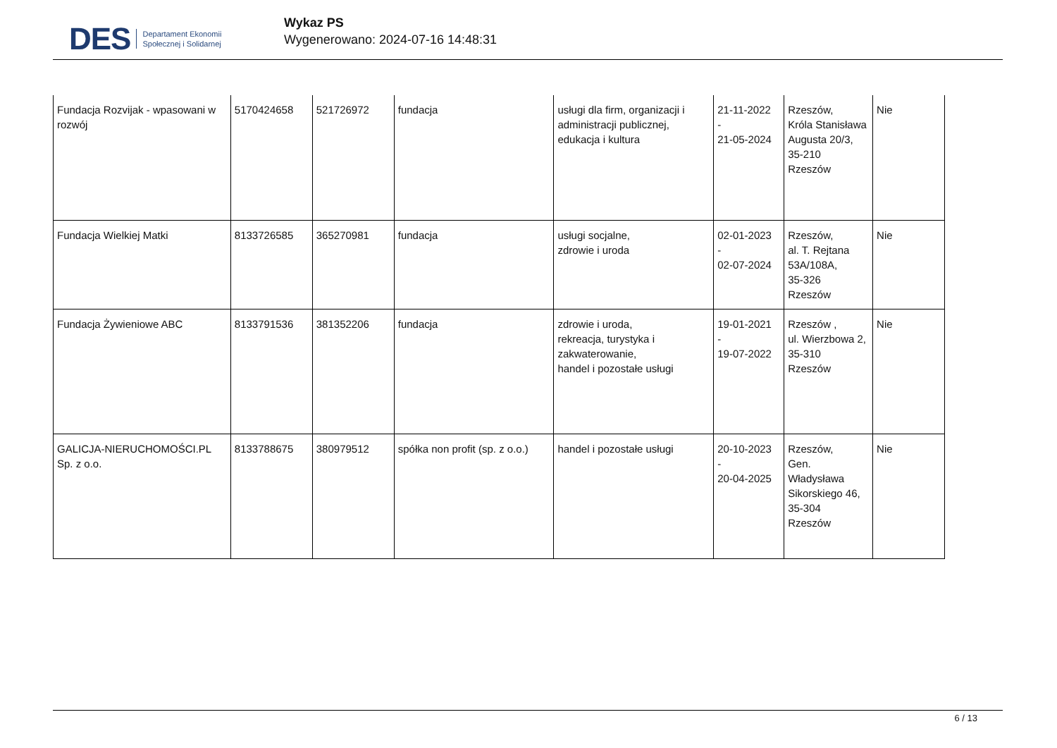DES Departament Ekonomii
Społecznej i Solidarnej
Wykaz PS
Wygenerowano: 2024-07-16 14:48:31
| Fundacja Rozvijak - wpasowani w rozwój | 5170424658 | 521726972 | fundacja | usługi dla firm, organizacji i administracji publicznej, edukacja i kultura | 21-11-2022 - 21-05-2024 | Rzeszów, Króla Stanisława Augusta 20/3, 35-210 Rzeszów | Nie |
| Fundacja Wielkiej Matki | 8133726585 | 365270981 | fundacja | usługi socjalne, zdrowie i uroda | 02-01-2023 - 02-07-2024 | Rzeszów, al. T. Rejtana 53A/108A, 35-326 Rzeszów | Nie |
| Fundacja Żywieniowe ABC | 8133791536 | 381352206 | fundacja | zdrowie i uroda, rekreacja, turystyka i zakwaterowanie, handel i pozostałe usługi | 19-01-2021 - 19-07-2022 | Rzeszów , ul. Wierzbowa 2, 35-310 Rzeszów | Nie |
| GALICJA-NIERUCHOMOŚCI.PL Sp. z o.o. | 8133788675 | 380979512 | spółka non profit (sp. z o.o.) | handel i pozostałe usługi | 20-10-2023 - 20-04-2025 | Rzeszów, Gen. Władysława Sikorskiego 46, 35-304 Rzeszów | Nie |
6 / 13